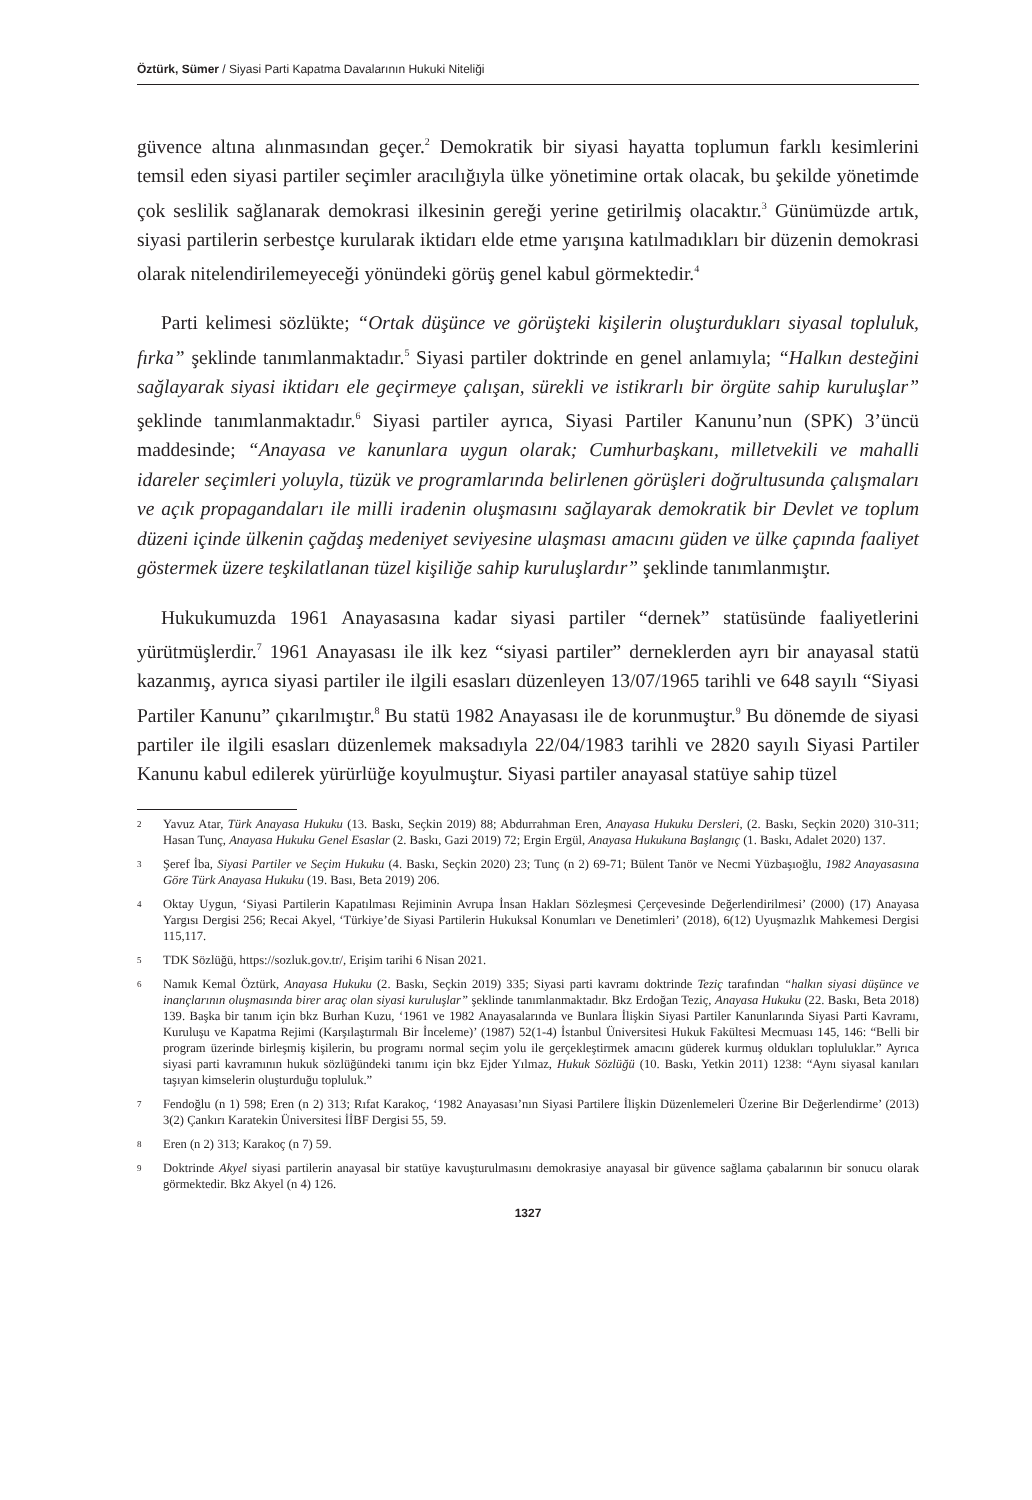Öztürk, Sümer / Siyasi Parti Kapatma Davalarının Hukuki Niteliği
güvence altına alınmasından geçer.<sup>2</sup> Demokratik bir siyasi hayatta toplumun farklı kesimlerini temsil eden siyasi partiler seçimler aracılığıyla ülke yönetimine ortak olacak, bu şekilde yönetimde çok seslilik sağlanarak demokrasi ilkesinin gereği yerine getirilmiş olacaktır.<sup>3</sup> Günümüzde artık, siyasi partilerin serbestçe kurularak iktidarı elde etme yarışına katılmadıkları bir düzenin demokrasi olarak nitelendirilemeyeceği yönündeki görüş genel kabul görmektedir.<sup>4</sup>
Parti kelimesi sözlükte; “Ortak düşünce ve görüşteki kişilerin oluşturdukları siyasal topluluk, fırka” şeklinde tanımlanmaktadır.<sup>5</sup> Siyasi partiler doktrinde en genel anlamıyla; “Halkın desteğini sağlayarak siyasi iktidarı ele geçirmeye çalışan, sürekli ve istikrarlı bir örgüte sahip kuruluşlar” şeklinde tanımlanmaktadır.<sup>6</sup> Siyasi partiler ayrıca, Siyasi Partiler Kanunu’nun (SPK) 3’üncü maddesinde; “Anayasa ve kanunlara uygun olarak; Cumhurbaşkanı, milletvekili ve mahalli idareler seçimleri yoluyla, tüzük ve programlarında belirlenen görüşleri doğrultusunda çalışmaları ve açık propagandaları ile milli iradenin oluşmasını sağlayarak demokratik bir Devlet ve toplum düzeni içinde ülkenin çağdaş medeniyet seviyesine ulaşması amacını güden ve ülke çapında faaliyet göstermek üzere teşkilatlanan tüzel kişiliğe sahip kuruluşlardır” şeklinde tanımlanmıştır.
Hukukumuzda 1961 Anayasasına kadar siyasi partiler “dernek” statüsünde faaliyetlerini yürütmüşlerdir.<sup>7</sup> 1961 Anayasası ile ilk kez “siyasi partiler” derneklerden ayrı bir anayasal statü kazanmış, ayrıca siyasi partiler ile ilgili esasları düzenleyen 13/07/1965 tarihli ve 648 sayılı “Siyasi Partiler Kanunu” çıkarılmıştır.<sup>8</sup> Bu statü 1982 Anayasası ile de korunmuştur.<sup>9</sup> Bu dönemde de siyasi partiler ile ilgili esasları düzenlemek maksadıyla 22/04/1983 tarihli ve 2820 sayılı Siyasi Partiler Kanunu kabul edilerek yürürlüğe koyulmuştur. Siyasi partiler anayasal statüye sahip tüzel
2 Yavuz Atar, Türk Anayasa Hukuku (13. Baskı, Seçkin 2019) 88; Abdurrahman Eren, Anayasa Hukuku Dersleri, (2. Baskı, Seçkin 2020) 310-311; Hasan Tunç, Anayasa Hukuku Genel Esaslar (2. Baskı, Gazi 2019) 72; Ergin Ergül, Anayasa Hukukuna Başlangıç (1. Baskı, Adalet 2020) 137.
3 Şeref İba, Siyasi Partiler ve Seçim Hukuku (4. Baskı, Seçkin 2020) 23; Tunç (n 2) 69-71; Bülent Tanör ve Necmi Yüzbaşıoğlu, 1982 Anayasasına Göre Türk Anayasa Hukuku (19. Bası, Beta 2019) 206.
4 Oktay Uygun, ‘Siyasi Partilerin Kapatılması Rejiminin Avrupa İnsan Hakları Sözleşmesi Çerçevesinde Değerlendirilmesi’ (2000) (17) Anayasa Yargısı Dergisi 256; Recai Akyel, ‘Türkiye’de Siyasi Partilerin Hukuksal Konumları ve Denetimleri’ (2018), 6(12) Uyuşmazlık Mahkemesi Dergisi 115,117.
5 TDK Sözlüğü, https://sozluk.gov.tr/, Erişim tarihi 6 Nisan 2021.
6 Namık Kemal Öztürk, Anayasa Hukuku (2. Baskı, Seçkin 2019) 335; Siyasi parti kavramı doktrinde Teziç tarafından “halkın siyasi düşünce ve inançlarının oluşmasında birer araç olan siyasi kuruluşlar” şeklinde tanımlanmaktadır. Bkz Erdoğan Teziç, Anayasa Hukuku (22. Baskı, Beta 2018) 139. Başka bir tanım için bkz Burhan Kuzu, ‘1961 ve 1982 Anayasalarında ve Bunlara İlişkin Siyasi Partiler Kanunlarında Siyasi Parti Kavramı, Kuruluşu ve Kapatma Rejimi (Karşılaştırmalı Bir İnceleme)’ (1987) 52(1-4) İstanbul Üniversitesi Hukuk Fakültesi Mecmuası 145, 146: “Belli bir program üzerinde birleşmiş kişilerin, bu programı normal seçim yolu ile gerçekleştirmek amacını güderek kurmuş oldukları topluluklar.” Ayrıca siyasi parti kavramının hukuk sözlüğündeki tanımı için bkz Ejder Yılmaz, Hukuk Sözlüğü (10. Baskı, Yetkin 2011) 1238: “Aynı siyasal kanıları taşıyan kimselerin oluşturduğu topluluk.”
7 Fendoğlu (n 1) 598; Eren (n 2) 313; Rıfat Karakoç, ‘1982 Anayasası’nın Siyasi Partilere İlişkin Düzenlemeleri Üzerine Bir Değerlendirme’ (2013) 3(2) Çankırı Karatekin Üniversitesi İİBF Dergisi 55, 59.
8 Eren (n 2) 313; Karakoç (n 7) 59.
9 Doktrinde Akyel siyasi partilerin anayasal bir statüye kavuşturulmasını demokrasiye anayasal bir güvence sağlama çabalarının bir sonucu olarak görmektedir. Bkz Akyel (n 4) 126.
1327